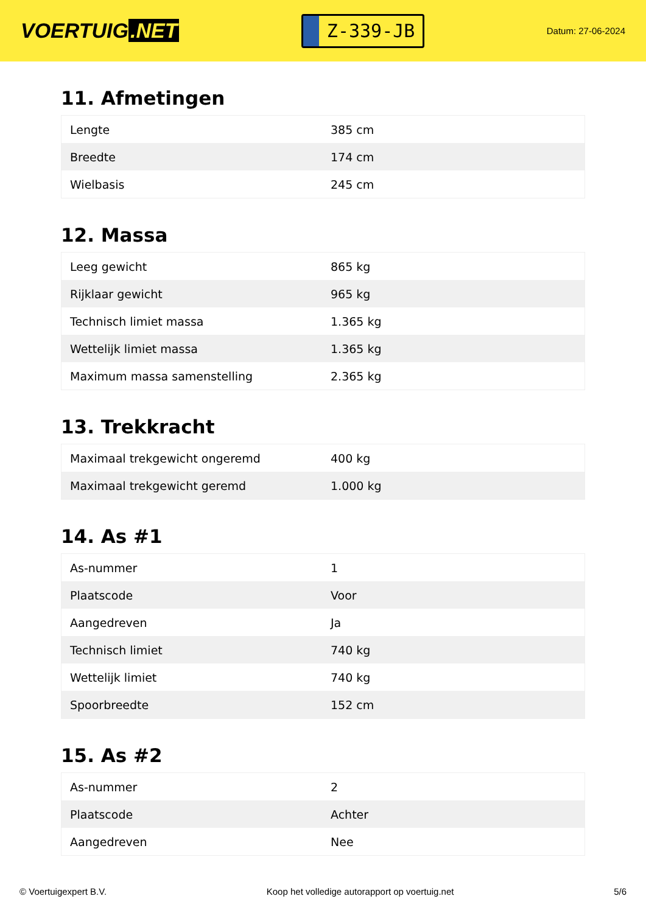VOERTUIG.NET
Z-339-JB
Datum: 27-06-2024
11. Afmetingen
| Lengte | 385 cm |
| Breedte | 174 cm |
| Wielbasis | 245 cm |
12. Massa
| Leeg gewicht | 865 kg |
| Rijklaar gewicht | 965 kg |
| Technisch limiet massa | 1.365 kg |
| Wettelijk limiet massa | 1.365 kg |
| Maximum massa samenstelling | 2.365 kg |
13. Trekkracht
| Maximaal trekgewicht ongeremd | 400 kg |
| Maximaal trekgewicht geremd | 1.000 kg |
14. As #1
| As-nummer | 1 |
| Plaatscode | Voor |
| Aangedreven | Ja |
| Technisch limiet | 740 kg |
| Wettelijk limiet | 740 kg |
| Spoorbreedte | 152 cm |
15. As #2
| As-nummer | 2 |
| Plaatscode | Achter |
| Aangedreven | Nee |
© Voertuigexpert B.V. Koop het volledige autorapport op voertuig.net 5/6